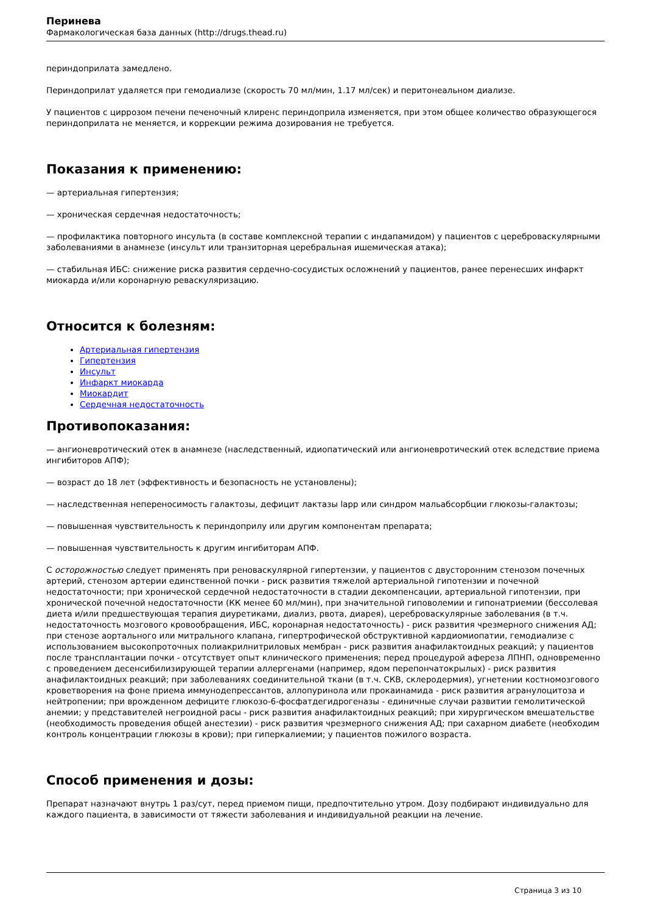Перинева
Фармакологическая база данных (http://drugs.thead.ru)
периндоприлата замедлено.
Периндоприлат удаляется при гемодиализе (скорость 70 мл/мин, 1.17 мл/сек) и перитонеальном диализе.
У пациентов с циррозом печени печеночный клиренс периндоприла изменяется, при этом общее количество образующегося периндоприлата не меняется, и коррекции режима дозирования не требуется.
Показания к применению:
— артериальная гипертензия;
— хроническая сердечная недостаточность;
— профилактика повторного инсульта (в составе комплексной терапии с индапамидом) у пациентов с цереброваскулярными заболеваниями в анамнезе (инсульт или транзиторная церебральная ишемическая атака);
— стабильная ИБС: снижение риска развития сердечно-сосудистых осложнений у пациентов, ранее перенесших инфаркт миокарда и/или коронарную реваскуляризацию.
Относится к болезням:
Артериальная гипертензия
Гипертензия
Инсульт
Инфаркт миокарда
Миокардит
Сердечная недостаточность
Противопоказания:
— ангионевротический отек в анамнезе (наследственный, идиопатический или ангионевротический отек вследствие приема ингибиторов АПФ);
— возраст до 18 лет (эффективность и безопасность не установлены);
— наследственная непереносимость галактозы, дефицит лактазы lapp или синдром мальабсорбции глюкозы-галактозы;
— повышенная чувствительность к периндоприлу или другим компонентам препарата;
— повышенная чувствительность к другим ингибиторам АПФ.
С осторожностью следует применять при реноваскулярной гипертензии, у пациентов с двусторонним стенозом почечных артерий, стенозом артерии единственной почки - риск развития тяжелой артериальной гипотензии и почечной недостаточности; при хронической сердечной недостаточности в стадии декомпенсации, артериальной гипотензии, при хронической почечной недостаточности (КК менее 60 мл/мин), при значительной гиповолемии и гипонатриемии (бессолевая диета и/или предшествующая терапия диуретиками, диализ, рвота, диарея), цереброваскулярные заболевания (в т.ч. недостаточность мозгового кровообращения, ИБС, коронарная недостаточность) - риск развития чрезмерного снижения АД; при стенозе аортального или митрального клапана, гипертрофической обструктивной кардиомиопатии, гемодиализе с использованием высокопроточных полиакрилнитриловых мембран - риск развития анафилактоидных реакций; у пациентов после трансплантации почки - отсутствует опыт клинического применения; перед процедурой афереза ЛПНП, одновременно с проведением десенсибилизирующей терапии аллергенами (например, ядом перепончатокрылых) - риск развития анафилактоидных реакций; при заболеваниях соединительной ткани (в т.ч. СКВ, склеродермия), угнетении костномозгового кроветворения на фоне приема иммунодепрессантов, аллопуринола или прокаинамида - риск развития агранулоцитоза и нейтропении; при врожденном дефиците глюкозо-6-фосфатдегидрогеназы - единичные случаи развитии гемолитической анемии; у представителей негроидной расы - риск развития анафилактоидных реакций; при хирургическом вмешательстве (необходимость проведения общей анестезии) - риск развития чрезмерного снижения АД; при сахарном диабете (необходим контроль концентрации глюкозы в крови); при гиперкалиемии; у пациентов пожилого возраста.
Способ применения и дозы:
Препарат назначают внутрь 1 раз/сут, перед приемом пищи, предпочтительно утром. Дозу подбирают индивидуально для каждого пациента, в зависимости от тяжести заболевания и индивидуальной реакции на лечение.
Страница 3 из 10